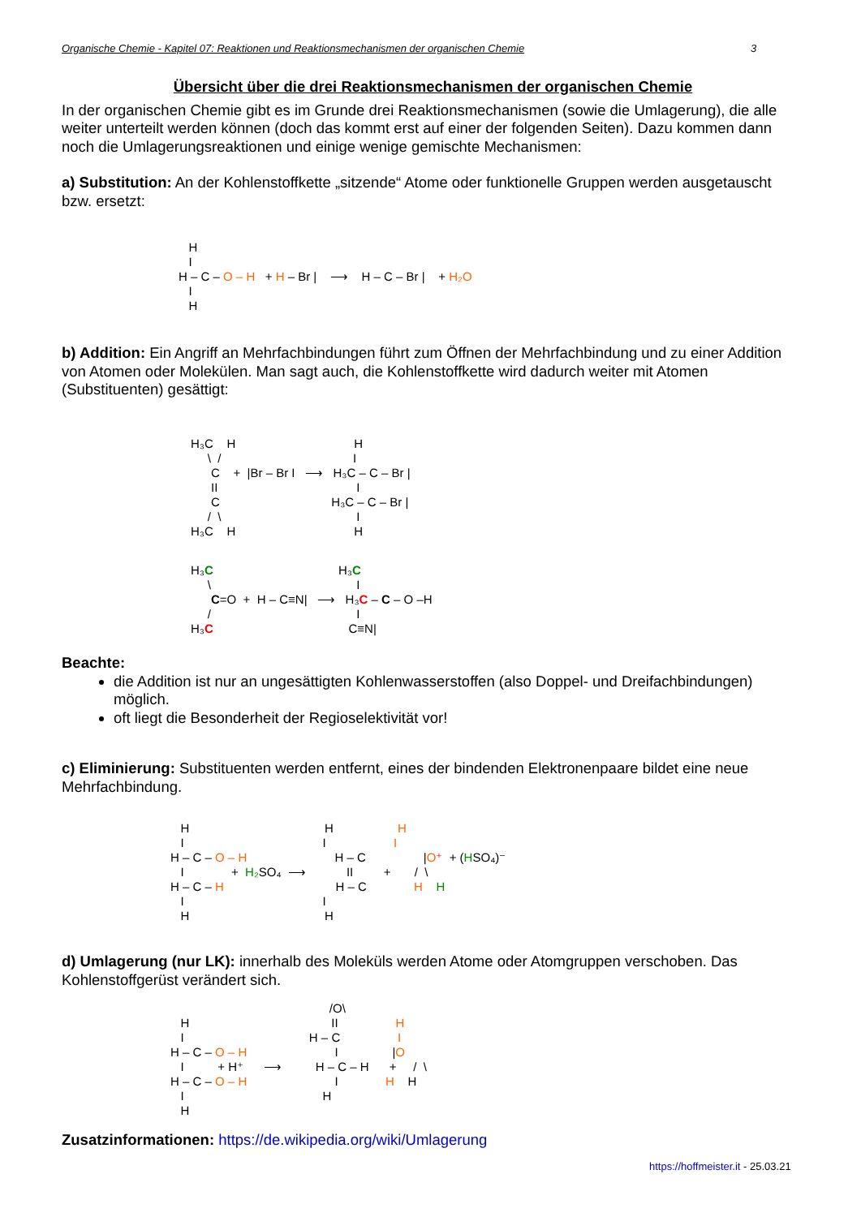Organische Chemie - Kapitel 07: Reaktionen und Reaktionsmechanismen der organischen Chemie 3
Übersicht über die drei Reaktionsmechanismen der organischen Chemie
In der organischen Chemie gibt es im Grunde drei Reaktionsmechanismen (sowie die Umlagerung), die alle weiter unterteilt werden können (doch das kommt erst auf einer der folgenden Seiten). Dazu kommen dann noch die Umlagerungsreaktionen und einige wenige gemischte Mechanismen:
a) Substitution: An der Kohlenstoffkette „sitzende“ Atome oder funktionelle Gruppen werden ausgetauscht bzw. ersetzt:
H I H – C – O – H + H – Br | ⟶ H – C – Br | + H₂O I H
b) Addition: Ein Angriff an Mehrfachbindungen führt zum Öffnen der Mehrfachbindung und zu einer Addition von Atomen oder Molekülen. Man sagt auch, die Kohlenstoffkette wird dadurch weiter mit Atomen (Substituenten) gesättigt:
H₃C H H \ / I C + |Br – Br I ⟶ H₃C – C – Br | II I C H₃C – C – Br | / \ I H₃C H H
H₃C H₃C \ I C=O + H – C≡N| ⟶ H₃C – C – O –H / I H₃C C≡N|
Beachte:
die Addition ist nur an ungesättigten Kohlenwasserstoffen (also Doppel- und Dreifachbindungen) möglich.
oft liegt die Besonderheit der Regioselektivität vor!
c) Eliminierung: Substituenten werden entfernt, eines der bindenden Elektronenpaare bildet eine neue Mehrfachbindung.
H H H I I I H – C – O – H H – C |O⁺ + (HSO₄)⁻ I + H₂ SO₄ ⟶ II + / \ H – C – H H – C H H I I H H
d) Umlagerung (nur LK): innerhalb des Moleküls werden Atome oder Atomgruppen verschoben. Das Kohlenstoffgerüst verändert sich.
/O\ H II H I H – C I H – C – O – H I |O I + H⁺ ⟶ H – C – H + / \ H – C – O – H I H H I H H
Zusatzinformationen: https://de.wikipedia.org/wiki/Umlagerung
https://hoffmeister.it - 25.03.21